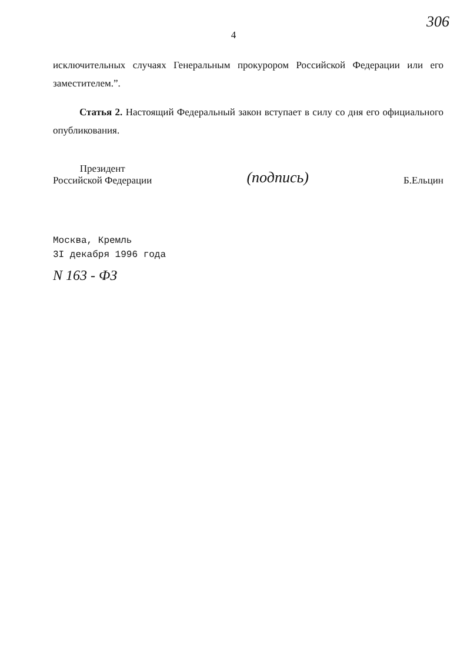306
4
исключительных случаях Генеральным прокурором Российской Федерации или его заместителем.”.
Статья 2. Настоящий Федеральный закон вступает в силу со дня его официального опубликования.
Президент
Российской Федерации
(подпись)
Б.Ельцин
Москва, Кремль
3I декабря 1996 года
N 163 - ФЗ